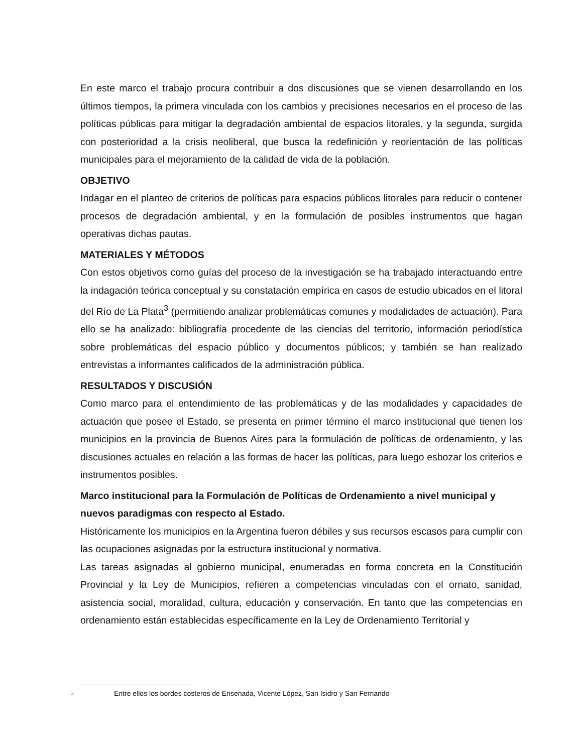En este marco el trabajo procura contribuir a dos discusiones que se vienen desarrollando en los últimos tiempos, la primera vinculada con los cambios y precisiones necesarios en el proceso de las políticas públicas para mitigar la degradación ambiental de espacios litorales, y la segunda, surgida con posterioridad a la crisis neoliberal, que busca la redefinición y reorientación de las políticas municipales para el mejoramiento de la calidad de vida de la población.
OBJETIVO
Indagar en el planteo de criterios de políticas para espacios públicos litorales para reducir o contener procesos de degradación ambiental, y en la formulación de posibles instrumentos que hagan operativas dichas pautas.
MATERIALES Y MÉTODOS
Con estos objetivos como guías del proceso de la investigación se ha trabajado interactuando entre la indagación teórica conceptual y su constatación empírica en casos de estudio ubicados en el litoral del Río de La Plata<sup>3</sup> (permitiendo analizar problemáticas comunes y modalidades de actuación). Para ello se ha analizado: bibliografía procedente de las ciencias del territorio, información periodística sobre problemáticas del espacio público y documentos públicos; y también se han realizado entrevistas a informantes calificados de la administración pública.
RESULTADOS Y DISCUSIÓN
Como marco para el entendimiento de las problemáticas y de las modalidades y capacidades de actuación que posee el Estado, se presenta en primer término el marco institucional que tienen los municipios en la provincia de Buenos Aires para la formulación de políticas de ordenamiento, y las discusiones actuales en relación a las formas de hacer las políticas, para luego esbozar los criterios e instrumentos posibles.
Marco institucional para la Formulación de Políticas de Ordenamiento a nivel municipal y nuevos paradigmas con respecto al Estado.
Históricamente los municipios en la Argentina fueron débiles y sus recursos escasos para cumplir con las ocupaciones asignadas por la estructura institucional y normativa.
Las tareas asignadas al gobierno municipal, enumeradas en forma concreta en la Constitución Provincial y la Ley de Municipios, refieren a competencias vinculadas con el ornato, sanidad, asistencia social, moralidad, cultura, educación y conservación. En tanto que las competencias en ordenamiento están establecidas específicamente en la Ley de Ordenamiento Territorial y
<sup>3</sup> Entre ellos los bordes costeros de Ensenada, Vicente López, San Isidro y San Fernando